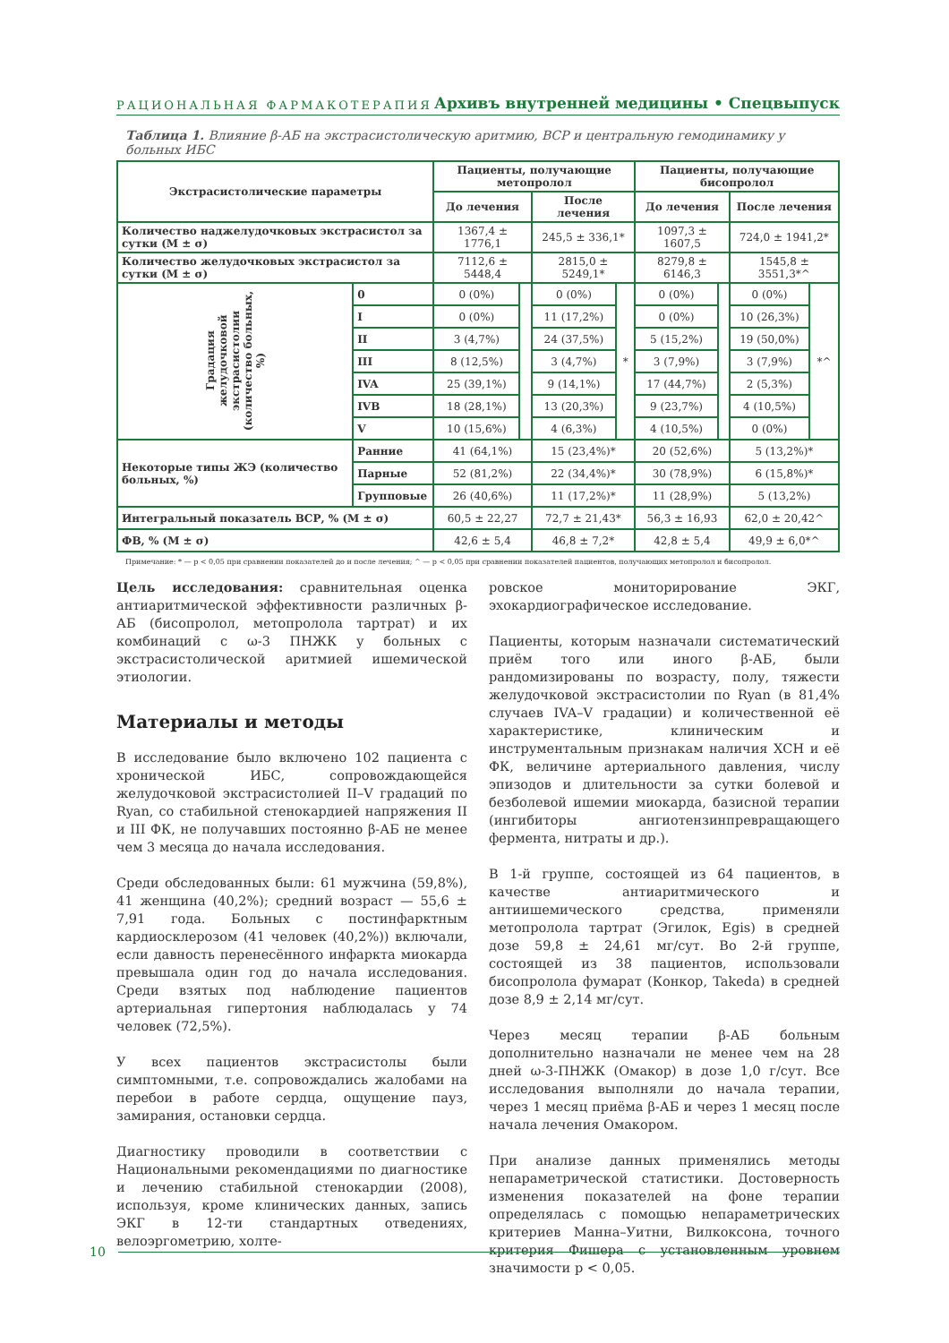РАЦИОНАЛЬНАЯ ФАРМАКОТЕРАПИЯ
Архивъ внутренней медицины • Спецвыпуск
Таблица 1. Влияние β-АБ на экстрасистолическую аритмию, ВСР и центральную гемодинамику у больных ИБС
| Экстрасистолические параметры | | Пациенты, получающие метопролол | | | | Пациенты, получающие бисопролол | | | |
| --- | --- | --- | --- | --- | --- | --- | --- | --- | --- |
| | | До лечения | | После лечения | | До лечения | | После лечения | |
| Количество наджелудочковых экстрасистол за сутки (M ± σ) | | 1367,4 ± 1776,1 | | 245,5 ± 336,1* | | 1097,3 ± 1607,5 | | 724,0 ± 1941,2* | |
| Количество желудочковых экстрасистол за сутки (M ± σ) | | 7112,6 ± 5448,4 | | 2815,0 ± 5249,1* | | 8279,8 ± 6146,3 | | 1545,8 ± 3551,3*^ | |
| Градация желудочковой экстрасистолии (количество больных, %) | 0 | 0 (0%) | | 0 (0%) | * | 0 (0%) | | 0 (0%) | *^ |
| | I | 0 (0%) | | 11 (17,2%) | | 0 (0%) | | 10 (26,3%) | |
| | II | 3 (4,7%) | | 24 (37,5%) | | 5 (15,2%) | | 19 (50,0%) | |
| | III | 8 (12,5%) | | 3 (4,7%) | | 3 (7,9%) | | 3 (7,9%) | |
| | IVA | 25 (39,1%) | | 9 (14,1%) | | 17 (44,7%) | | 2 (5,3%) | |
| | IVB | 18 (28,1%) | | 13 (20,3%) | | 9 (23,7%) | | 4 (10,5%) | |
| | V | 10 (15,6%) | | 4 (6,3%) | | 4 (10,5%) | | 0 (0%) | |
| Некоторые типы ЖЭ (количество больных, %) | Ранние | 41 (64,1%) | | 15 (23,4%)* | | 20 (52,6%) | | 5 (13,2%)* | |
| | Парные | 52 (81,2%) | | 22 (34,4%)* | | 30 (78,9%) | | 6 (15,8%)* | |
| | Групповые | 26 (40,6%) | | 11 (17,2%)* | | 11 (28,9%) | | 5 (13,2%) | |
| Интегральный показатель ВСР, % (M ± σ) | | 60,5 ± 22,27 | | 72,7 ± 21,43* | | 56,3 ± 16,93 | | 62,0 ± 20,42^ | |
| ФВ, % (M ± σ) | | 42,6 ± 5,4 | | 46,8 ± 7,2* | | 42,8 ± 5,4 | | 49,9 ± 6,0*^ | |
Примечание: * — p < 0,05 при сравнении показателей до и после лечения; ^ — p < 0,05 при сравнении показателей пациентов, получающих метопролол и бисопролол.
Цель исследования: сравнительная оценка антиаритмической эффективности различных β-АБ (бисопролол, метопролола тартрат) и их комбинаций с ω-3 ПНЖК у больных с экстрасистолической аритмией ишемической этиологии.
Материалы и методы
В исследование было включено 102 пациента с хронической ИБС, сопровождающейся желудочковой экстрасистолией II–V градаций по Ryan, со стабильной стенокардией напряжения II и III ФК, не получавших постоянно β-АБ не менее чем 3 месяца до начала исследования.
Среди обследованных были: 61 мужчина (59,8%), 41 женщина (40,2%); средний возраст — 55,6 ± 7,91 года. Больных с постинфарктным кардиосклерозом (41 человек (40,2%)) включали, если давность перенесённого инфаркта миокарда превышала один год до начала исследования. Среди взятых под наблюдение пациентов артериальная гипертония наблюдалась у 74 человек (72,5%).
У всех пациентов экстрасистолы были симптомными, т.е. сопровождались жалобами на перебои в работе сердца, ощущение пауз, замирания, остановки сердца.
Диагностику проводили в соответствии с Национальными рекомендациями по диагностике и лечению стабильной стенокардии (2008), используя, кроме клинических данных, запись ЭКГ в 12-ти стандартных отведениях, велоэргометрию, холте-
ровское мониторирование ЭКГ, эхокардиографическое исследование.
Пациенты, которым назначали систематический приём того или иного β-АБ, были рандомизированы по возрасту, полу, тяжести желудочковой экстрасистолии по Ryan (в 81,4% случаев IVA–V градации) и количественной её характеристике, клиническим и инструментальным признакам наличия ХСН и её ФК, величине артериального давления, числу эпизодов и длительности за сутки болевой и безболевой ишемии миокарда, базисной терапии (ингибиторы ангиотензинпревращающего фермента, нитраты и др.).
В 1-й группе, состоящей из 64 пациентов, в качестве антиаритмического и антиишемического средства, применяли метопролола тартрат (Эгилок, Egis) в средней дозе 59,8 ± 24,61 мг/сут. Во 2-й группе, состоящей из 38 пациентов, использовали бисопролола фумарат (Конкор, Takeda) в средней дозе 8,9 ± 2,14 мг/сут.
Через месяц терапии β-АБ больным дополнительно назначали не менее чем на 28 дней ω-3-ПНЖК (Омакор) в дозе 1,0 г/сут. Все исследования выполняли до начала терапии, через 1 месяц приёма β-АБ и через 1 месяц после начала лечения Омакором.
При анализе данных применялись методы непараметрической статистики. Достоверность изменения показателей на фоне терапии определялась с помощью непараметрических критериев Манна–Уитни, Вилкоксона, точного критерия Фишера с установленным уровнем значимости p < 0,05.
10